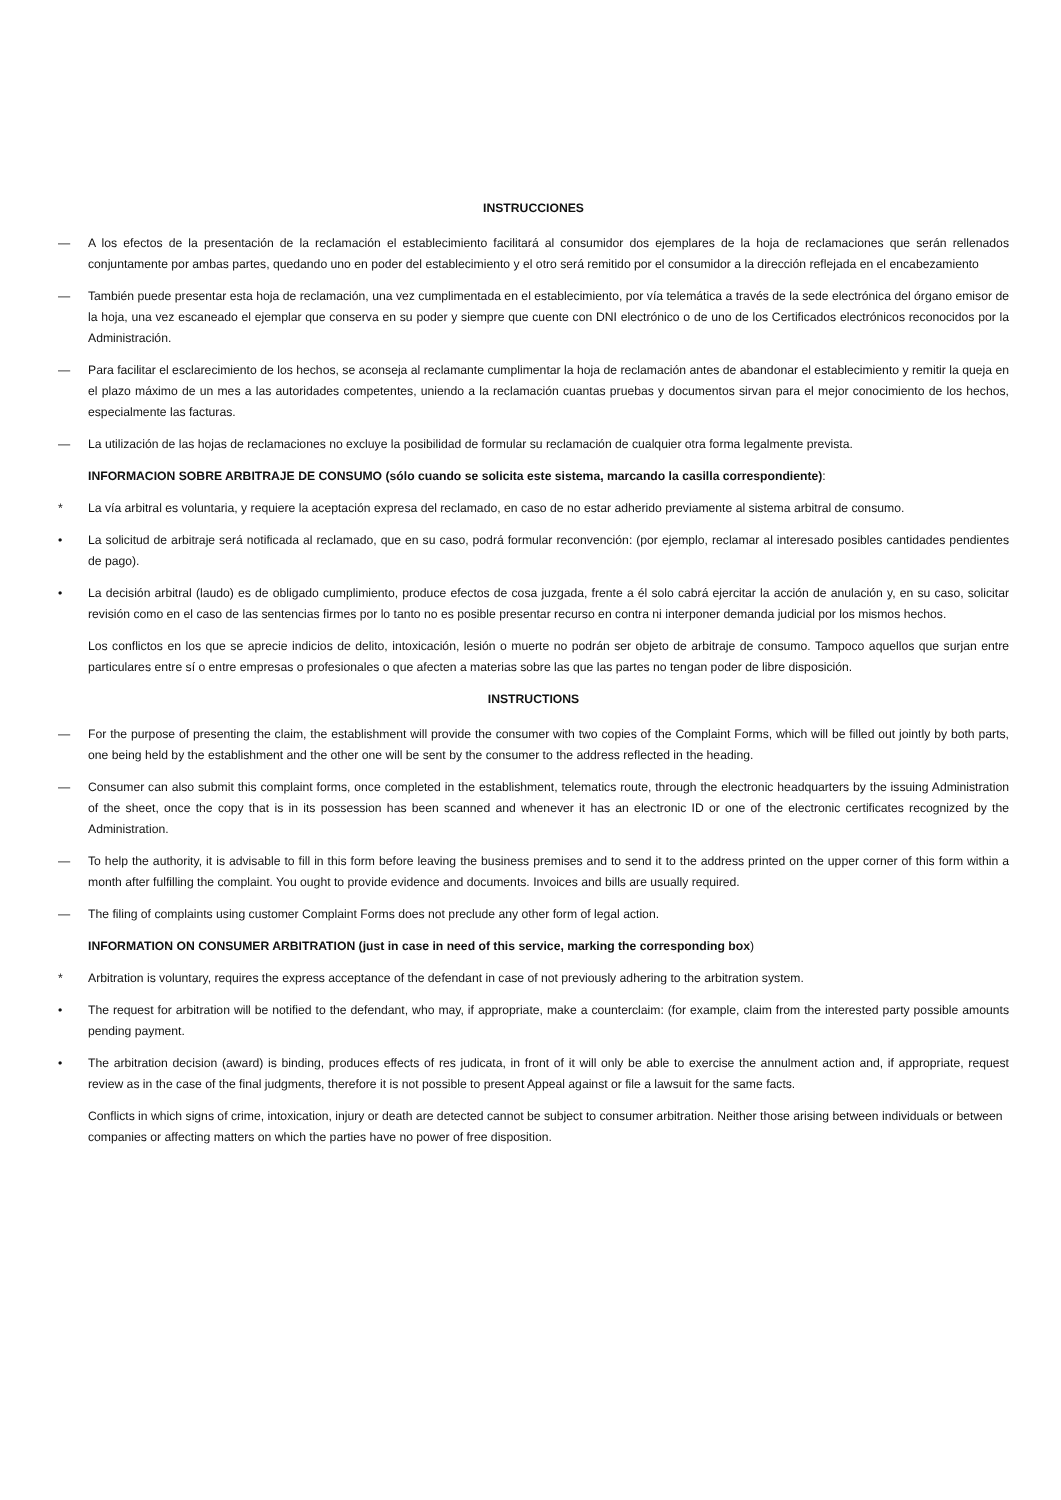INSTRUCCIONES
— A los efectos de la presentación de la reclamación el establecimiento facilitará al consumidor dos ejemplares de la hoja de reclamaciones que serán rellenados conjuntamente por ambas partes, quedando uno en poder del establecimiento y el otro será remitido por el consumidor a la dirección reflejada en el encabezamiento
— También puede presentar esta hoja de reclamación, una vez cumplimentada en el establecimiento, por vía telemática a través de la sede electrónica del órgano emisor de la hoja, una vez escaneado el ejemplar que conserva en su poder y siempre que cuente con DNI electrónico o de uno de los Certificados electrónicos reconocidos por la Administración.
— Para facilitar el esclarecimiento de los hechos, se aconseja al reclamante cumplimentar la hoja de reclamación antes de abandonar el establecimiento y remitir la queja en el plazo máximo de un mes a las autoridades competentes, uniendo a la reclamación cuantas pruebas y documentos sirvan para el mejor conocimiento de los hechos, especialmente las facturas.
— La utilización de las hojas de reclamaciones no excluye la posibilidad de formular su reclamación de cualquier otra forma legalmente prevista.
INFORMACION SOBRE ARBITRAJE DE CONSUMO (sólo cuando se solicita este sistema, marcando la casilla correspondiente):
* La vía arbitral es voluntaria, y requiere la aceptación expresa del reclamado, en caso de no estar adherido previamente al sistema arbitral de consumo.
• La solicitud de arbitraje será notificada al reclamado, que en su caso, podrá formular reconvención: (por ejemplo, reclamar al interesado posibles cantidades pendientes de pago).
• La decisión arbitral (laudo) es de obligado cumplimiento, produce efectos de cosa juzgada, frente a él solo cabrá ejercitar la acción de anulación y, en su caso, solicitar revisión como en el caso de las sentencias firmes por lo tanto no es posible presentar recurso en contra ni interponer demanda judicial por los mismos hechos.
Los conflictos en los que se aprecie indicios de delito, intoxicación, lesión o muerte no podrán ser objeto de arbitraje de consumo. Tampoco aquellos que surjan entre particulares entre sí o entre empresas o profesionales o que afecten a materias sobre las que las partes no tengan poder de libre disposición.
INSTRUCTIONS
— For the purpose of presenting the claim, the establishment will provide the consumer with two copies of the Complaint Forms, which will be filled out jointly by both parts, one being held by the establishment and the other one will be sent by the consumer to the address reflected in the heading.
— Consumer can also submit this complaint forms, once completed in the establishment, telematics route, through the electronic headquarters by the issuing Administration of the sheet, once the copy that is in its possession has been scanned and whenever it has an electronic ID or one of the electronic certificates recognized by the Administration.
— To help the authority, it is advisable to fill in this form before leaving the business premises and to send it to the address printed on the upper corner of this form within a month after fulfilling the complaint. You ought to provide evidence and documents. Invoices and bills are usually required.
— The filing of complaints using customer Complaint Forms does not preclude any other form of legal action.
INFORMATION ON CONSUMER ARBITRATION (just in case in need of this service, marking the corresponding box)
* Arbitration is voluntary, requires the express acceptance of the defendant in case of not previously adhering to the arbitration system.
• The request for arbitration will be notified to the defendant, who may, if appropriate, make a counterclaim: (for example, claim from the interested party possible amounts pending payment.
• The arbitration decision (award) is binding, produces effects of res judicata, in front of it will only be able to exercise the annulment action and, if appropriate, request review as in the case of the final judgments, therefore it is not possible to present Appeal against or file a lawsuit for the same facts.
Conflicts in which signs of crime, intoxication, injury or death are detected cannot be subject to consumer arbitration. Neither those arising between individuals or between companies or affecting matters on which the parties have no power of free disposition.